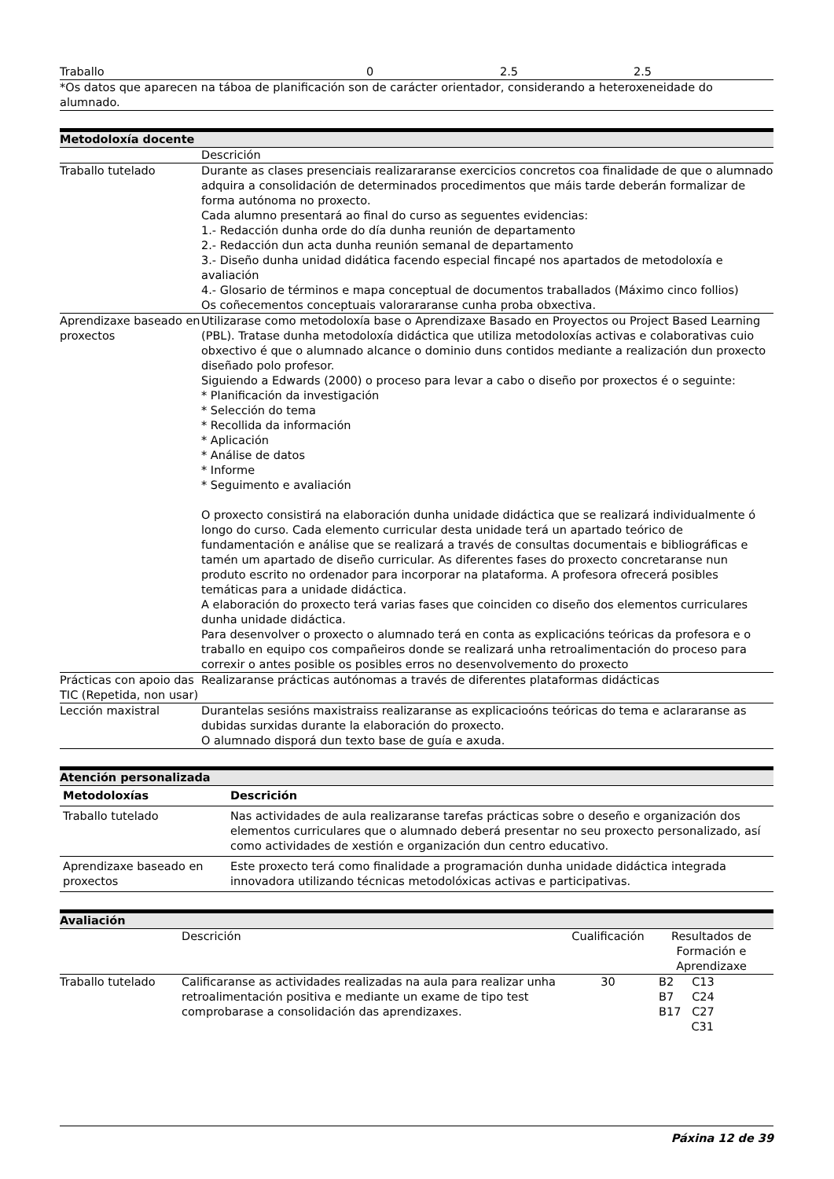| Traballo | 0 | 2.5 | 2.5 |
*Os datos que aparecen na táboa de planificación son de carácter orientador, considerando a heteroxeneidade do alumnado.
Metodoloxía docente
| | Descrición |
| Traballo tutelado | Durante as clases presenciais realizararanse exercicios concretos coa finalidade de que o alumnado adquira a consolidación de determinados procedimentos que máis tarde deberán formalizar de forma autónoma no proxecto. Cada alumno presentará ao final do curso as seguentes evidencias: 1.- Redacción dunha orde do día dunha reunión de departamento 2.- Redacción dun acta dunha reunión semanal de departamento 3.- Diseño dunha unidad didática facendo especial fincapé nos apartados de metodoloxía e avaliación 4.- Glosario de términos e mapa conceptual de documentos traballados (Máximo cinco follios) Os coñecementos conceptuais valorararanse cunha proba obxectiva. |
| Aprendizaxe baseado en proxectos | Utilizarase como metodoloxía base o Aprendizaxe Basado en Proyectos ou Project Based Learning (PBL). Tratase dunha metodoloxía didáctica que utiliza metodoloxías activas e colaborativas cuio obxectivo é que o alumnado alcance o dominio duns contidos mediante a realización dun proxecto diseñado polo profesor. Siguiendo a Edwards (2000) o proceso para levar a cabo o diseño por proxectos é o seguinte: * Planificación da investigación * Selección do tema * Recollida da información * Aplicación * Análise de datos * Informe * Seguimento e avaliación O proxecto consistirá na elaboración dunha unidade didáctica que se realizará individualmente ó longo do curso. Cada elemento curricular desta unidade terá un apartado teórico de fundamentación e análise que se realizará a través de consultas documentais e bibliográficas e tamén um apartado de diseño curricular. As diferentes fases do proxecto concretaranse nun produto escrito no ordenador para incorporar na plataforma. A profesora ofrecerá posibles temáticas para a unidade didáctica. A elaboración do proxecto terá varias fases que coinciden co diseño dos elementos curriculares dunha unidade didáctica. Para desenvolver o proxecto o alumnado terá en conta as explicacións teóricas da profesora e o traballo en equipo cos compañeiros donde se realizará unha retroalimentación do proceso para correxir o antes posible os posibles erros no desenvolvemento do proxecto |
| Prácticas con apoio das TIC (Repetida, non usar) | Realizaranse prácticas autónomas a través de diferentes plataformas didácticas |
| Lección maxistral | Durantelas sesións maxistraiss realizaranse as explicacioóns teóricas do tema e aclararanse as dubidas surxidas durante la elaboración do proxecto. O alumnado disporá dun texto base de guía e axuda. |
Atención personalizada
| Metodoloxías | Descrición |
| --- | --- |
| Traballo tutelado | Nas actividades de aula realizaranse tarefas prácticas sobre o deseño e organización dos elementos curriculares que o alumnado deberá presentar no seu proxecto personalizado, así como actividades de xestión e organización dun centro educativo. |
| Aprendizaxe baseado en proxectos | Este proxecto terá como finalidade a programación dunha unidade didáctica integrada innovadora utilizando técnicas metodolóxicas activas e participativas. |
Avaliación
| | Descrición | Cualificación | Resultados de Formación e Aprendizaxe |
| Traballo tutelado | Calificaranse as actividades realizadas na aula para realizar unha retroalimentación positiva e mediante un exame de tipo test comprobarase a consolidación das aprendizaxes. | 30 | B2 C13 B7 C24 B17 C27 C31 |
Páxina 12 de 39